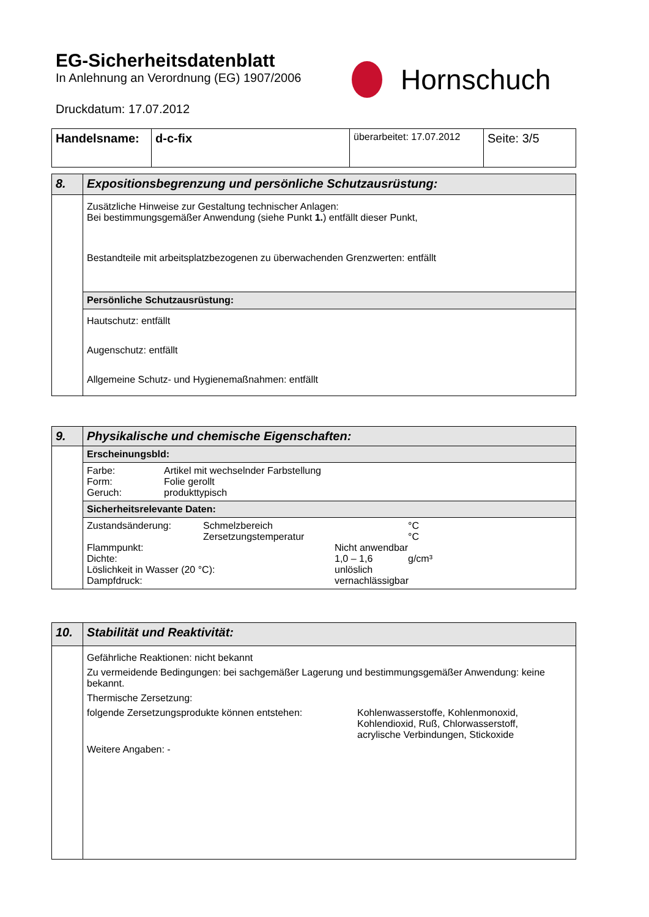EG-Sicherheitsdatenblatt
In Anlehnung an Verordnung (EG) 1907/2006
Druckdatum: 17.07.2012
Hornschuch
| Handelsname: | d-c-fix | überarbeitet: 17.07.2012 | Seite: 3/5 |
| 8. | Expositionsbegrenzung und persönliche Schutzausrüstung: |
| | Zusätzliche Hinweise zur Gestaltung technischer Anlagen: Bei bestimmungsgemäßer Anwendung (siehe Punkt 1. ) entfällt dieser Punkt, Bestandteile mit arbeitsplatzbezogenen zu überwachenden Grenzwerten: entfällt |
| | Persönliche Schutzausrüstung: |
| | Hautschutz: entfällt Augenschutz: entfällt Allgemeine Schutz- und Hygienemaßnahmen: entfällt |
| 9. | Physikalische und chemische Eigenschaften: |
| | Erscheinungsbld: |
| | Farbe: Artikel mit wechselnder Farbstellung Form: Folie gerollt Geruch: produkttypisch |
| | Sicherheitsrelevante Daten: |
| | Zustandsänderung: Schmelzbereich °C Zersetzungstemperatur °C Flammpunkt: Nicht anwendbar Dichte: 1,0 – 1,6 g/cm³ Löslichkeit in Wasser (20 °C): unlöslich Dampfdruck: vernachlässigbar |
| 10. | Stabilität und Reaktivität: |
| | Gefährliche Reaktionen: nicht bekannt Zu vermeidende Bedingungen: bei sachgemäßer Lagerung und bestimmungsgemäßer Anwendung: keine bekannt. Thermische Zersetzung: folgende Zersetzungsprodukte können entstehen: Kohlenwasserstoffe, Kohlenmonoxid, Kohlendioxid, Ruß, Chlorwasserstoff, acrylische Verbindungen, Stickoxide Weitere Angaben: - |